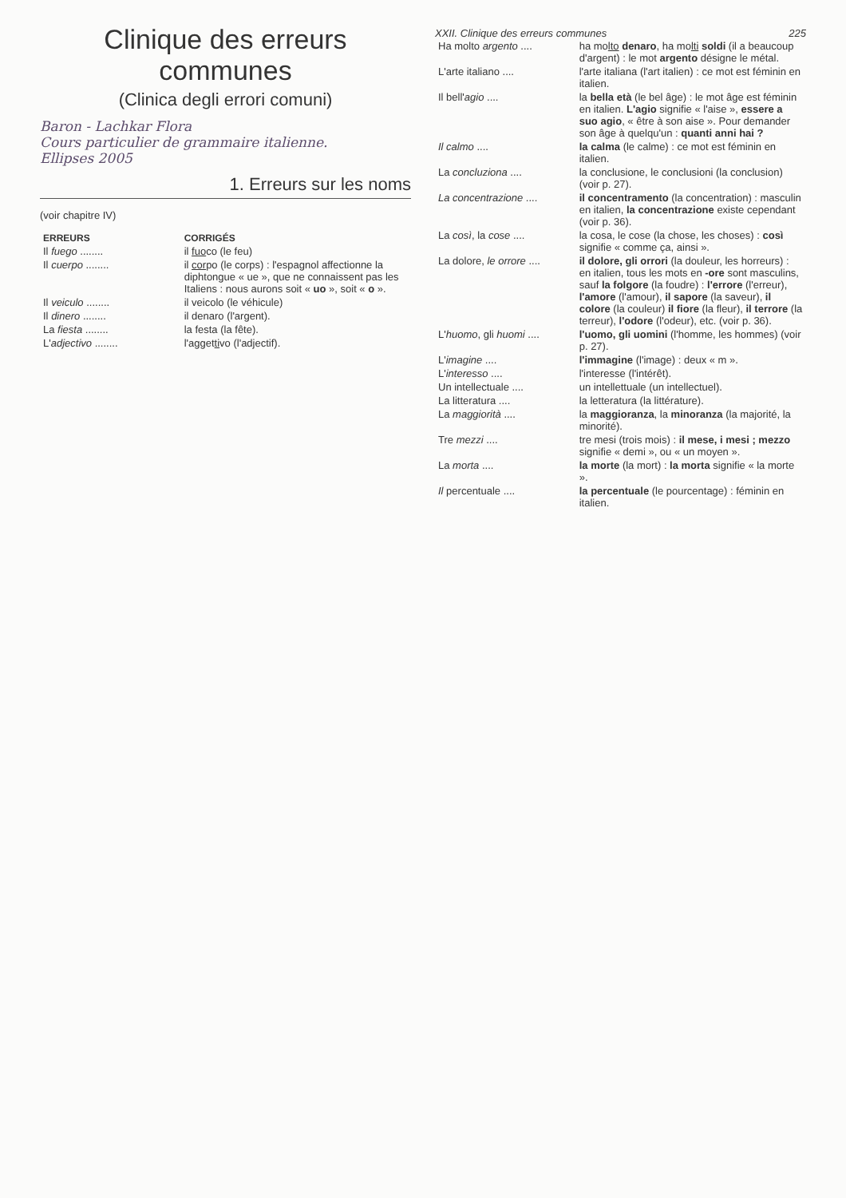Clinique des erreurs communes
(Clinica degli errori comuni)
Baron - Lachkar Flora
Cours particulier de grammaire italienne.
Ellipses 2005
1. Erreurs sur les noms
(voir chapitre IV)
| ERREURS | CORRIGÉS |
| --- | --- |
| Il fuego ........ | il fuo co (le feu) |
| Il cuerpo ........ | il cor po (le corps) : l'espagnol affectionne la diphtongue « ue », que ne connaissent pas les Italiens : nous aurons soit « uo », soit « o ». |
| Il veiculo ........ | il veicolo (le véhicule) |
| Il dinero ........ | il denaro (l'argent). |
| La fiesta ........ | la festa (la fête). |
| L' adjectivo ........ | l'agget ti vo (l'adjectif). |
XXII. Clinique des erreurs communes 225
| Ha molto argento .... | ha mo lto denaro , ha mo lti soldi (il a beaucoup d'argent) : le mot argento désigne le métal. |
| L'arte italiano .... | l'arte italiana (l'art italien) : ce mot est féminin en italien. |
| Il bell' agio .... | la bella età (le bel âge) : le mot âge est féminin en italien. L'agio signifie « l'aise », essere a suo agio , « être à son aise ». Pour demander son âge à quelqu'un : quanti anni hai ? |
| Il calmo .... | la calma (le calme) : ce mot est féminin en italien. |
| La concluziona .... | la conclusione, le conclusioni (la conclusion) (voir p. 27). |
| La concentrazione .... | il concentramento (la concentration) : masculin en italien, la concentrazione existe cependant (voir p. 36). |
| La così , la cose .... | la cosa, le cose (la chose, les choses) : così signifie « comme ça, ainsi ». |
| La dolore, le orrore .... | il dolore, gli orrori (la douleur, les horreurs) : en italien, tous les mots en -ore sont masculins, sauf la folgore (la foudre) : l'errore (l'erreur), l'amore (l'amour), il sapore (la saveur), il colore (la couleur) il fiore (la fleur), il terrore (la terreur), l'odore (l'odeur), etc. (voir p. 36). |
| L' huomo , gli huomi .... | l'uomo, gli uomini (l'homme, les hommes) (voir p. 27). |
| L' imagine .... | l'immagine (l'image) : deux « m ». |
| L' interesso .... | l'interesse (l'intérêt). |
| Un intellectuale .... | un intellettuale (un intellectuel). |
| La litteratura .... | la letteratura (la littérature). |
| La maggiorità .... | la maggioranza , la minoranza (la majorité, la minorité). |
| Tre mezzi .... | tre mesi (trois mois) : il mese, i mesi ; mezzo signifie « demi », ou « un moyen ». |
| La morta .... | la morte (la mort) : la morta signifie « la morte ». |
| Il percentuale .... | la percentuale (le pourcentage) : féminin en italien. |